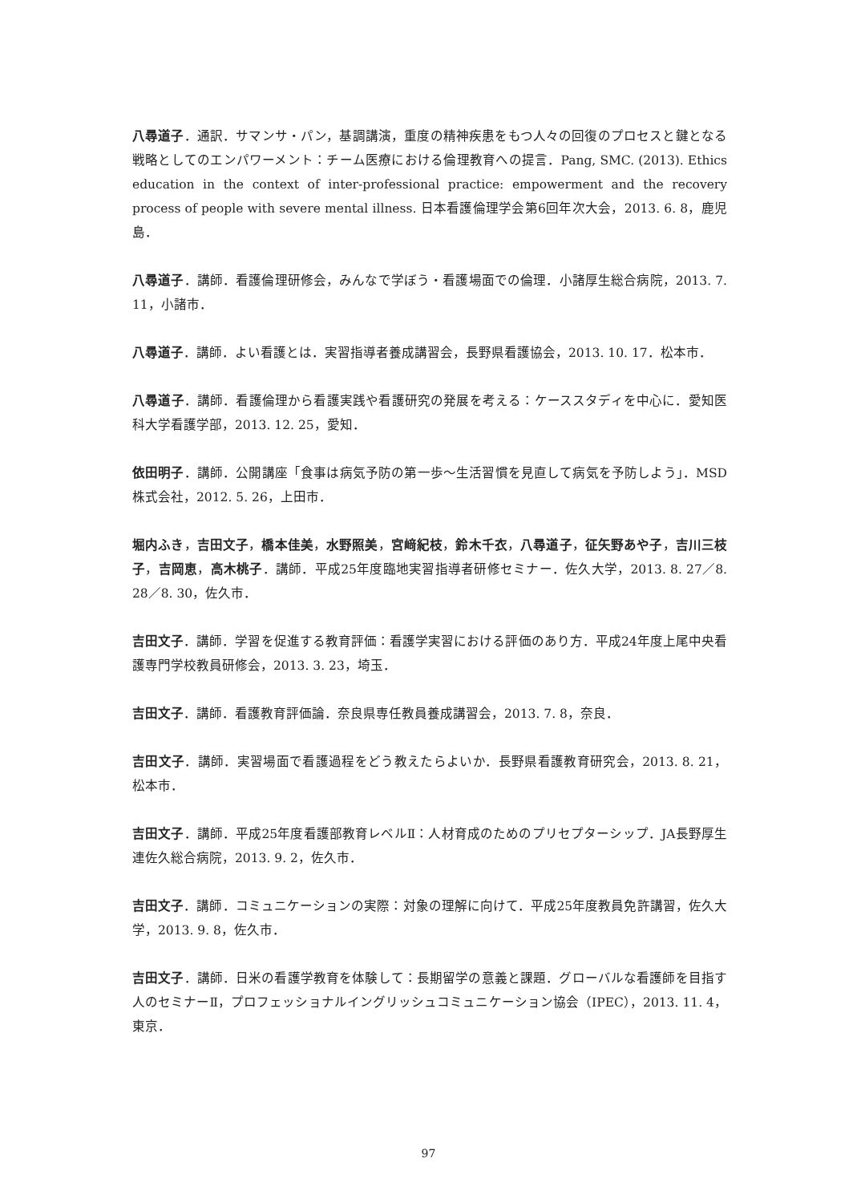八尋道子．通訳．サマンサ・パン，基調講演，重度の精神疾患をもつ人々の回復のプロセスと鍵となる戦略としてのエンパワーメント：チーム医療における倫理教育への提言．Pang, SMC. (2013). Ethics education in the context of inter-professional practice: empowerment and the recovery process of people with severe mental illness. 日本看護倫理学会第6回年次大会，2013. 6. 8，鹿児島．
八尋道子．講師．看護倫理研修会，みんなで学ぼう・看護場面での倫理．小諸厚生総合病院，2013. 7. 11，小諸市．
八尋道子．講師．よい看護とは．実習指導者養成講習会，長野県看護協会，2013. 10. 17．松本市．
八尋道子．講師．看護倫理から看護実践や看護研究の発展を考える：ケーススタディを中心に．愛知医科大学看護学部，2013. 12. 25，愛知．
依田明子．講師．公開講座「食事は病気予防の第一歩～生活習慣を見直して病気を予防しよう」．MSD株式会社，2012. 5. 26，上田市．
堀内ふき，吉田文子，橋本佳美，水野照美，宮﨑紀枝，鈴木千衣，八尋道子，征矢野あや子，吉川三枝子，吉岡恵，高木桃子．講師．平成25年度臨地実習指導者研修セミナー．佐久大学，2013. 8. 27／8. 28／8. 30，佐久市．
吉田文子．講師．学習を促進する教育評価：看護学実習における評価のあり方．平成24年度上尾中央看護専門学校教員研修会，2013. 3. 23，埼玉．
吉田文子．講師．看護教育評価論．奈良県専任教員養成講習会，2013. 7. 8，奈良．
吉田文子．講師．実習場面で看護過程をどう教えたらよいか．長野県看護教育研究会，2013. 8. 21，松本市．
吉田文子．講師．平成25年度看護部教育レベルⅡ：人材育成のためのプリセプターシップ．JA長野厚生連佐久総合病院，2013. 9. 2，佐久市．
吉田文子．講師．コミュニケーションの実際：対象の理解に向けて．平成25年度教員免許講習，佐久大学，2013. 9. 8，佐久市．
吉田文子．講師．日米の看護学教育を体験して：長期留学の意義と課題．グローバルな看護師を目指す人のセミナーⅡ，プロフェッショナルイングリッシュコミュニケーション協会（IPEC），2013. 11. 4，東京．
97